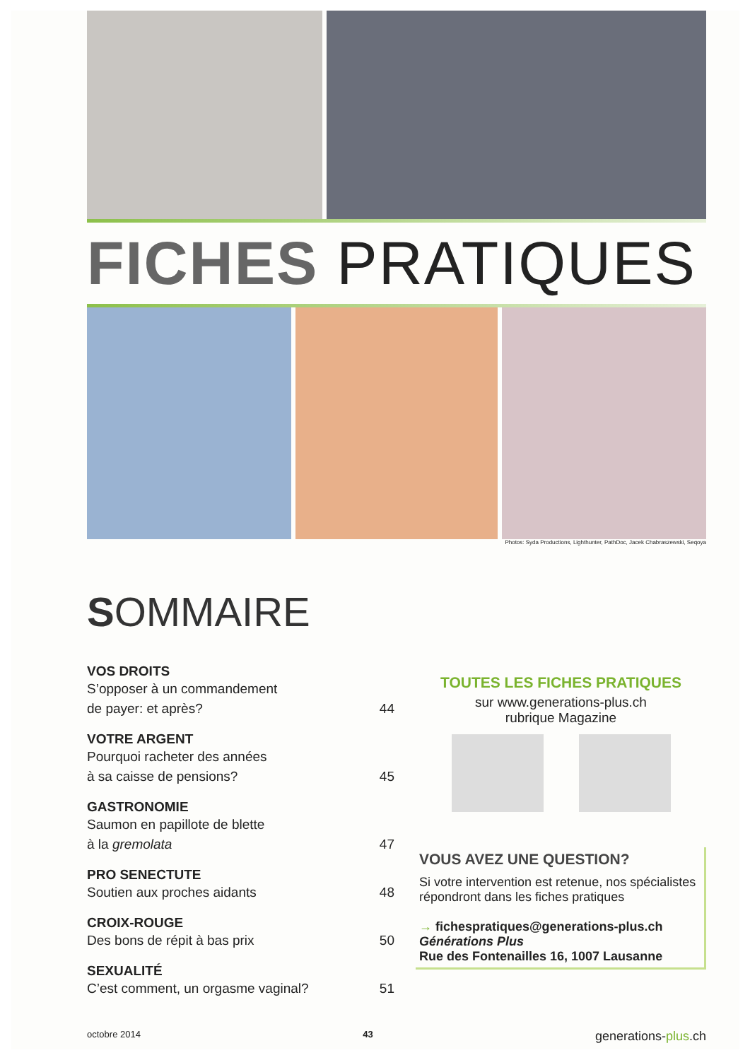FICHES PRATIQUES
Photos: Syda Productions, Lighthunter, PathDoc, Jacek Chabraszewski, Seqoya
SOMMAIRE
VOS DROITS
S’opposer à un commandement
de payer: et après? 44
VOTRE ARGENT
Pourquoi racheter des années
à sa caisse de pensions? 45
GASTRONOMIE
Saumon en papillote de blette
à la gremolata 47
PRO SENECTUTE
Soutien aux proches aidants 48
CROIX-ROUGE
Des bons de répit à bas prix 50
SEXUALITÉ
C’est comment, un orgasme vaginal? 51
TOUTES LES FICHES PRATIQUES
sur www.generations-plus.ch
rubrique Magazine
VOUS AVEZ UNE QUESTION?
Si votre intervention est retenue, nos spécialistes répondront dans les fiches pratiques
→ fichespratiques@generations-plus.ch
Générations Plus
Rue des Fontenailles 16, 1007 Lausanne
octobre 2014 43 generations-plus.ch